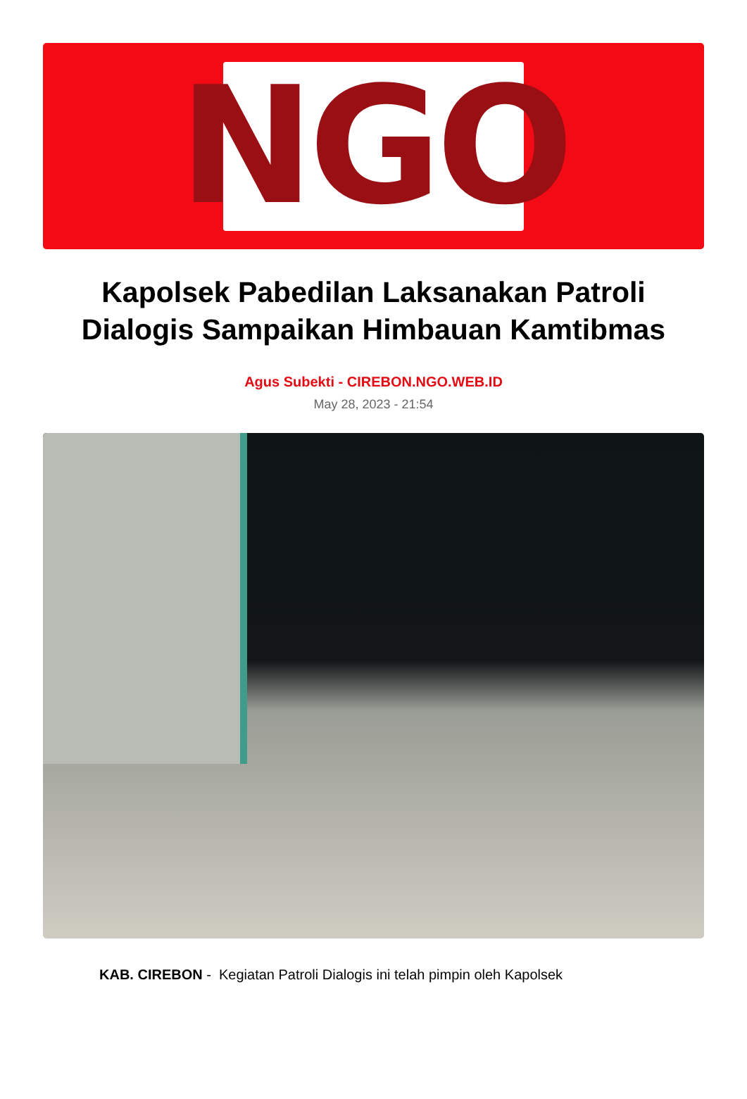NGO
Kapolsek Pabedilan Laksanakan Patroli Dialogis Sampaikan Himbauan Kamtibmas
Agus Subekti - CIREBON.NGO.WEB.ID
May 28, 2023 - 21:54
KAB. CIREBON - Kegiatan Patroli Dialogis ini telah pimpin oleh Kapolsek